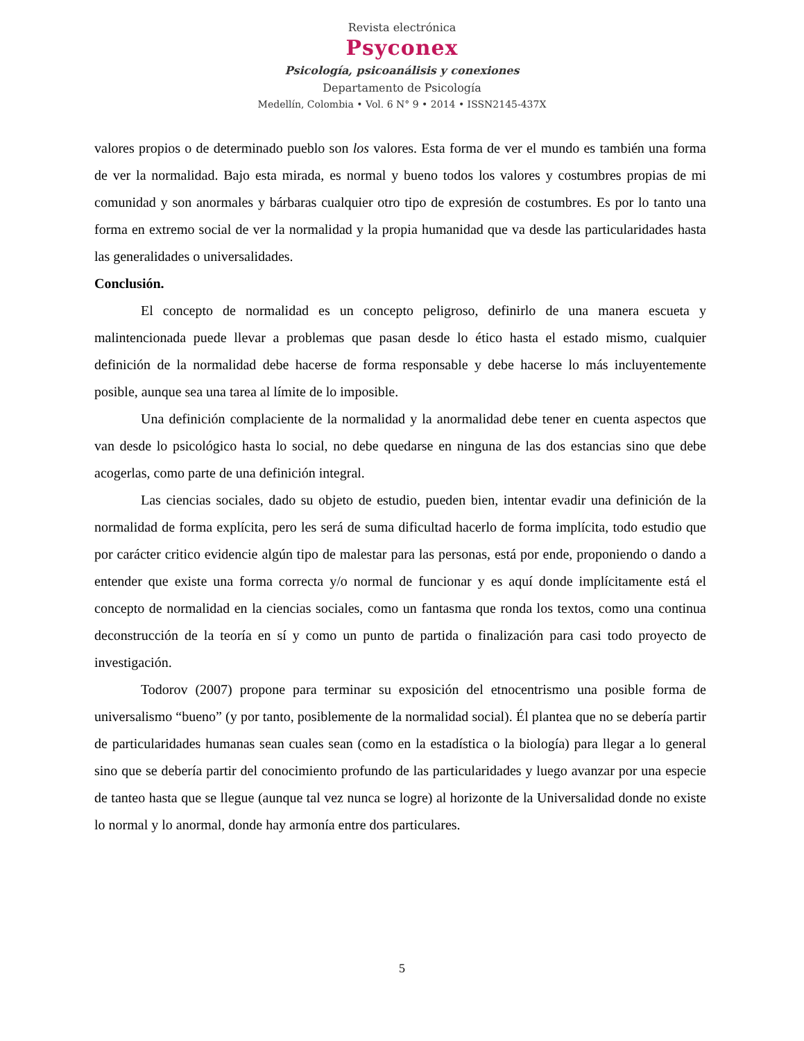Revista electrónica
Psyconex
Psicología, psicoanálisis y conexiones
Departamento de Psicología
Medellín, Colombia • Vol. 6 N° 9 • 2014 • ISSN2145-437X
valores propios o de determinado pueblo son los valores. Esta forma de ver el mundo es también una forma de ver la normalidad. Bajo esta mirada, es normal y bueno todos los valores y costumbres propias de mi comunidad y son anormales y bárbaras cualquier otro tipo de expresión de costumbres. Es por lo tanto una forma en extremo social de ver la normalidad y la propia humanidad que va desde las particularidades hasta las generalidades o universalidades.
Conclusión.
El concepto de normalidad es un concepto peligroso, definirlo de una manera escueta y malintencionada puede llevar a problemas que pasan desde lo ético hasta el estado mismo, cualquier definición de la normalidad debe hacerse de forma responsable y debe hacerse lo más incluyentemente posible, aunque sea una tarea al límite de lo imposible.
Una definición complaciente de la normalidad y la anormalidad debe tener en cuenta aspectos que van desde lo psicológico hasta lo social, no debe quedarse en ninguna de las dos estancias sino que debe acogerlas, como parte de una definición integral.
Las ciencias sociales, dado su objeto de estudio, pueden bien, intentar evadir una definición de la normalidad de forma explícita, pero les será de suma dificultad hacerlo de forma implícita, todo estudio que por carácter critico evidencie algún tipo de malestar para las personas, está por ende, proponiendo o dando a entender que existe una forma correcta y/o normal de funcionar y es aquí donde implícitamente está el concepto de normalidad en la ciencias sociales, como un fantasma que ronda los textos, como una continua deconstrucción de la teoría en sí y como un punto de partida o finalización para casi todo proyecto de investigación.
Todorov (2007) propone para terminar su exposición del etnocentrismo una posible forma de universalismo “bueno” (y por tanto, posiblemente de la normalidad social). Él plantea que no se debería partir de particularidades humanas sean cuales sean (como en la estadística o la biología) para llegar a lo general sino que se debería partir del conocimiento profundo de las particularidades y luego avanzar por una especie de tanteo hasta que se llegue (aunque tal vez nunca se logre) al horizonte de la Universalidad donde no existe lo normal y lo anormal, donde hay armonía entre dos particulares.
5